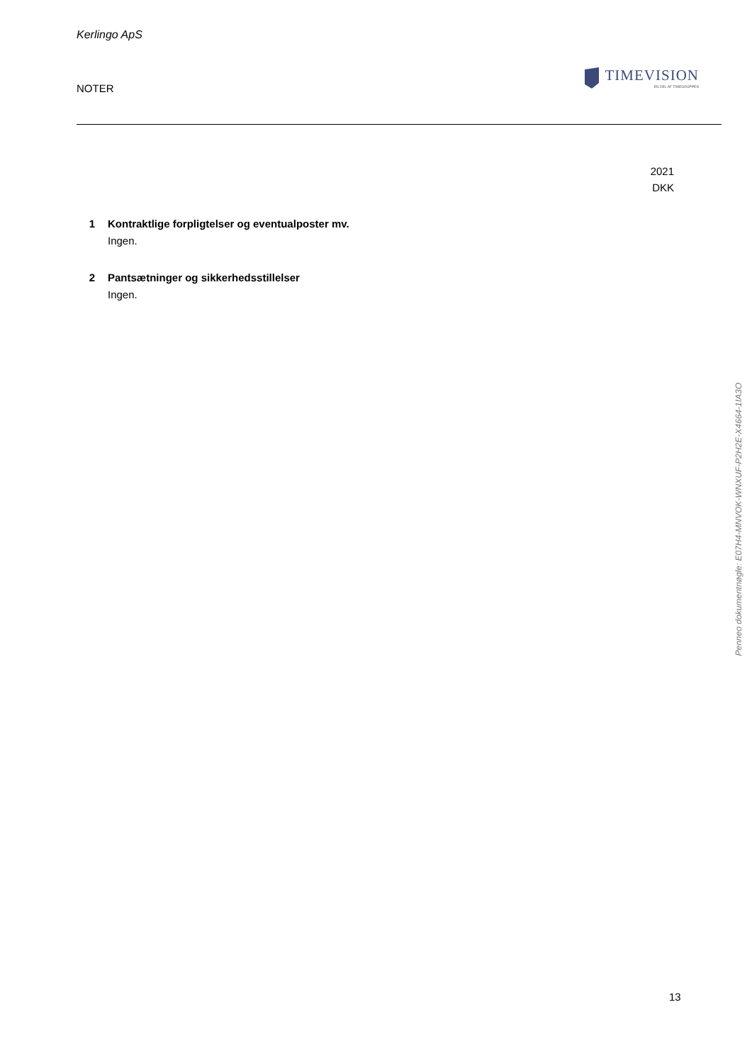Kerlingo ApS
NOTER
TIMEVISION
EN DEL AF TIMEGRUPPEN
2021
DKK
1 Kontraktlige forpligtelser og eventualposter mv.
Ingen.
2 Pantsætninger og sikkerhedsstillelser
Ingen.
Penneo dokumentnøgle: E07H4-MNVOK-WNXUF-P2H2E-X4664-1IA3O
13